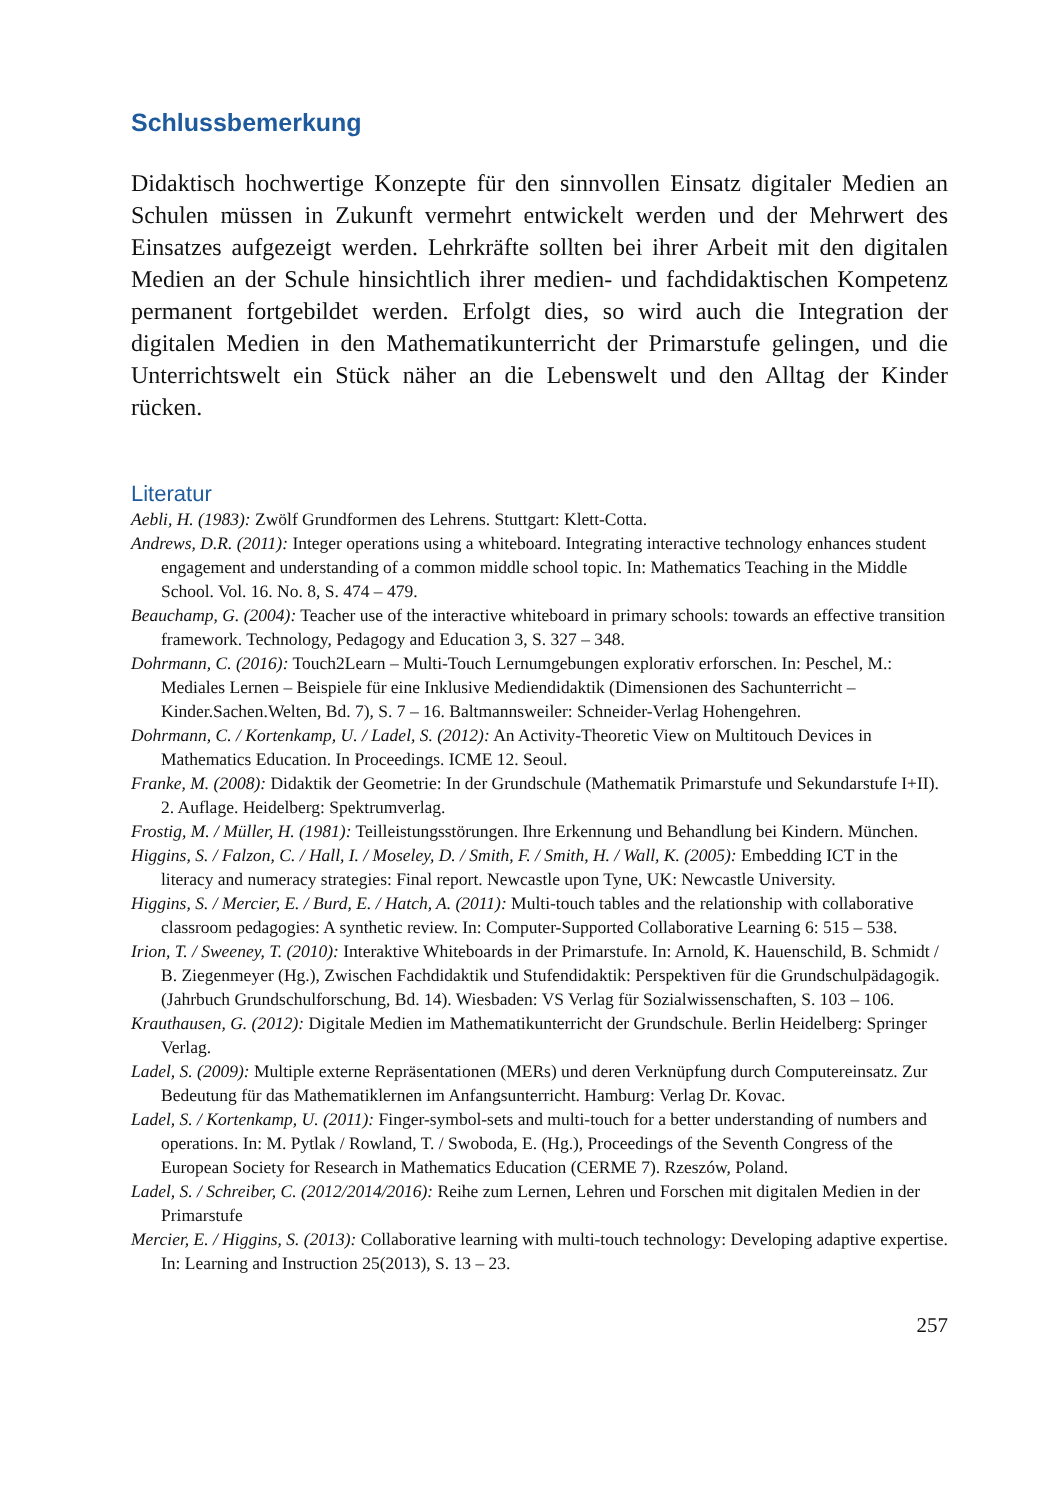Schlussbemerkung
Didaktisch hochwertige Konzepte für den sinnvollen Einsatz digitaler Medien an Schulen müssen in Zukunft vermehrt entwickelt werden und der Mehrwert des Einsatzes aufgezeigt werden. Lehrkräfte sollten bei ihrer Arbeit mit den digitalen Medien an der Schule hinsichtlich ihrer medien- und fachdidaktischen Kompetenz permanent fortgebildet werden. Erfolgt dies, so wird auch die Integration der digitalen Medien in den Mathematikunterricht der Primarstufe gelingen, und die Unterrichtswelt ein Stück näher an die Lebenswelt und den Alltag der Kinder rücken.
Literatur
Aebli, H. (1983): Zwölf Grundformen des Lehrens. Stuttgart: Klett-Cotta.
Andrews, D.R. (2011): Integer operations using a whiteboard. Integrating interactive technology enhances student engagement and understanding of a common middle school topic. In: Mathematics Teaching in the Middle School. Vol. 16. No. 8, S. 474 – 479.
Beauchamp, G. (2004): Teacher use of the interactive whiteboard in primary schools: towards an effective transition framework. Technology, Pedagogy and Education 3, S. 327 – 348.
Dohrmann, C. (2016): Touch2Learn – Multi-Touch Lernumgebungen explorativ erforschen. In: Peschel, M.: Mediales Lernen – Beispiele für eine Inklusive Mediendidaktik (Dimensionen des Sachunterricht – Kinder.Sachen.Welten, Bd. 7), S. 7 – 16. Baltmannsweiler: Schneider-Verlag Hohengehren.
Dohrmann, C. / Kortenkamp, U. / Ladel, S. (2012): An Activity-Theoretic View on Multitouch Devices in Mathematics Education. In Proceedings. ICME 12. Seoul.
Franke, M. (2008): Didaktik der Geometrie: In der Grundschule (Mathematik Primarstufe und Sekundarstufe I+II). 2. Auflage. Heidelberg: Spektrumverlag.
Frostig, M. / Müller, H. (1981): Teilleistungsstörungen. Ihre Erkennung und Behandlung bei Kindern. München.
Higgins, S. / Falzon, C. / Hall, I. / Moseley, D. / Smith, F. / Smith, H. / Wall, K. (2005): Embedding ICT in the literacy and numeracy strategies: Final report. Newcastle upon Tyne, UK: Newcastle University.
Higgins, S. / Mercier, E. / Burd, E. / Hatch, A. (2011): Multi-touch tables and the relationship with collaborative classroom pedagogies: A synthetic review. In: Computer-Supported Collaborative Learning 6: 515 – 538.
Irion, T. / Sweeney, T. (2010): Interaktive Whiteboards in der Primarstufe. In: Arnold, K. Hauenschild, B. Schmidt / B. Ziegenmeyer (Hg.), Zwischen Fachdidaktik und Stufendidaktik: Perspektiven für die Grundschulpädagogik. (Jahrbuch Grundschulforschung, Bd. 14). Wiesbaden: VS Verlag für Sozialwissenschaften, S. 103 – 106.
Krauthausen, G. (2012): Digitale Medien im Mathematikunterricht der Grundschule. Berlin Heidelberg: Springer Verlag.
Ladel, S. (2009): Multiple externe Repräsentationen (MERs) und deren Verknüpfung durch Computereinsatz. Zur Bedeutung für das Mathematiklernen im Anfangsunterricht. Hamburg: Verlag Dr. Kovac.
Ladel, S. / Kortenkamp, U. (2011): Finger-symbol-sets and multi-touch for a better understanding of numbers and operations. In: M. Pytlak / Rowland, T. / Swoboda, E. (Hg.), Proceedings of the Seventh Congress of the European Society for Research in Mathematics Education (CERME 7). Rzeszów, Poland.
Ladel, S. / Schreiber, C. (2012/2014/2016): Reihe zum Lernen, Lehren und Forschen mit digitalen Medien in der Primarstufe
Mercier, E. / Higgins, S. (2013): Collaborative learning with multi-touch technology: Developing adaptive expertise. In: Learning and Instruction 25(2013), S. 13 – 23.
257